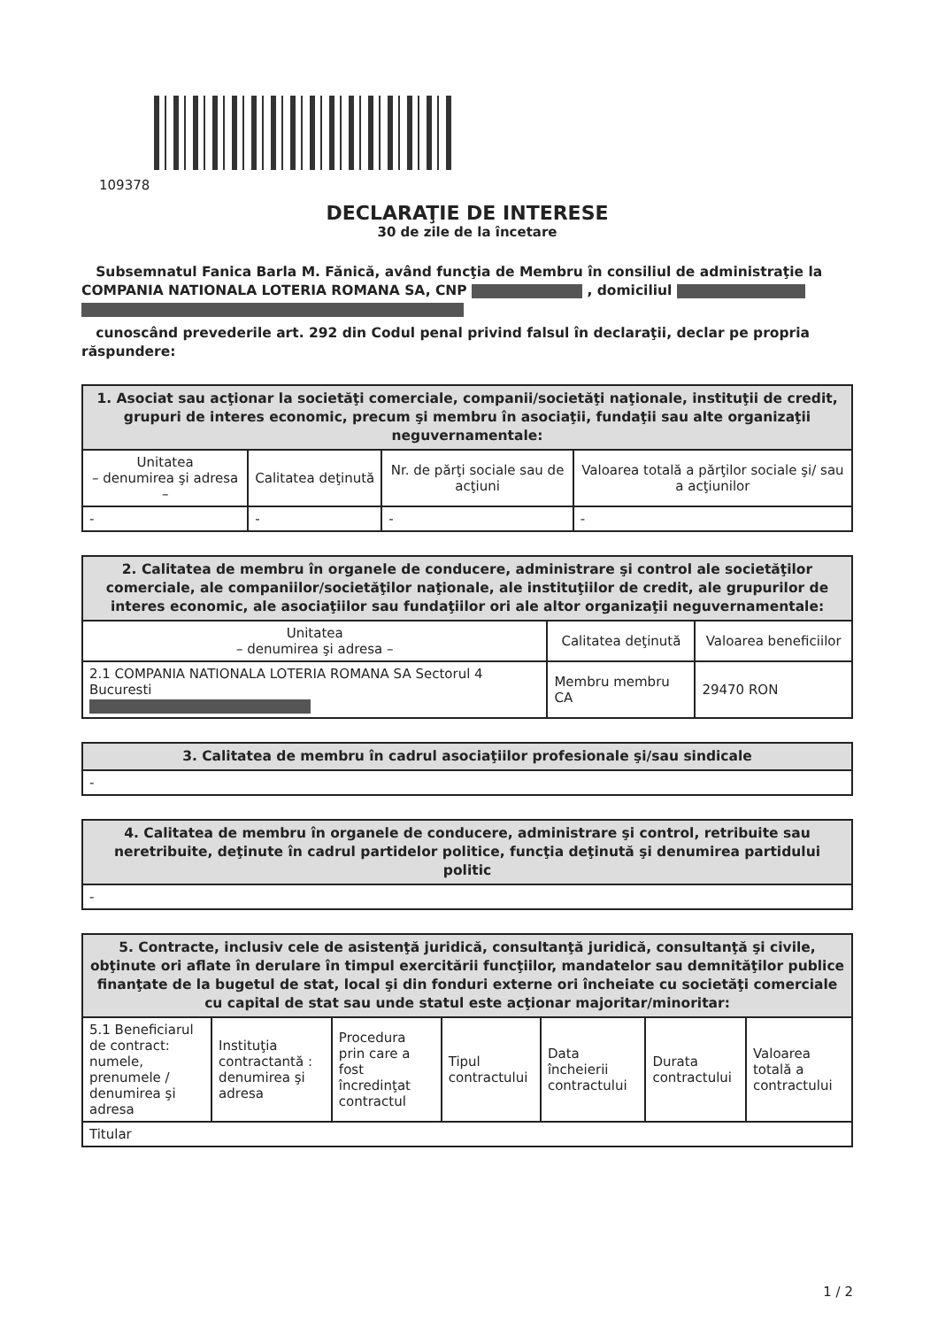109378
DECLARAŢIE DE INTERESE
30 de zile de la încetare
Subsemnatul Fanica Barla M. Fănică, având funcţia de Membru în consiliul de administraţie la COMPANIA NATIONALA LOTERIA ROMANA SA, CNP , domiciliul
cunoscând prevederile art. 292 din Codul penal privind falsul în declaraţii, declar pe propria răspundere:
| 1. Asociat sau acţionar la societăţi comerciale, companii/societăţi naţionale, instituţii de credit, grupuri de interes economic, precum şi membru în asociaţii, fundaţii sau alte organizaţii neguvernamentale: | | | |
| --- | --- | --- | --- |
| Unitatea – denumirea şi adresa – | Calitatea deţinută | Nr. de părţi sociale sau de acţiuni | Valoarea totală a părţilor sociale şi/ sau a acţiunilor |
| - | - | - | - |
| 2. Calitatea de membru în organele de conducere, administrare şi control ale societăţilor comerciale, ale companiilor/societăţilor naţionale, ale instituţiilor de credit, ale grupurilor de interes economic, ale asociaţiilor sau fundaţiilor ori ale altor organizaţii neguvernamentale: | | |
| --- | --- | --- |
| Unitatea – denumirea şi adresa – | Calitatea deţinută | Valoarea beneficiilor |
| 2.1 COMPANIA NATIONALA LOTERIA ROMANA SA Sectorul 4 Bucuresti | Membru membru CA | 29470 RON |
| 3. Calitatea de membru în cadrul asociaţiilor profesionale şi/sau sindicale |
| --- |
| - |
| 4. Calitatea de membru în organele de conducere, administrare şi control, retribuite sau neretribuite, deţinute în cadrul partidelor politice, funcţia deţinută şi denumirea partidului politic |
| --- |
| - |
| 5. Contracte, inclusiv cele de asistenţă juridică, consultanţă juridică, consultanţă şi civile, obţinute ori aflate în derulare în timpul exercitării funcţiilor, mandatelor sau demnităţilor publice finanţate de la bugetul de stat, local şi din fonduri externe ori încheiate cu societăţi comerciale cu capital de stat sau unde statul este acţionar majoritar/minoritar: | | | | | | |
| --- | --- | --- | --- | --- | --- | --- |
| 5.1 Beneficiarul de contract: numele, prenumele / denumirea şi adresa | Instituţia contractantă : denumirea şi adresa | Procedura prin care a fost încredinţat contractul | Tipul contractului | Data încheierii contractului | Durata contractului | Valoarea totală a contractului |
| Titular | | | | | | |
1 / 2